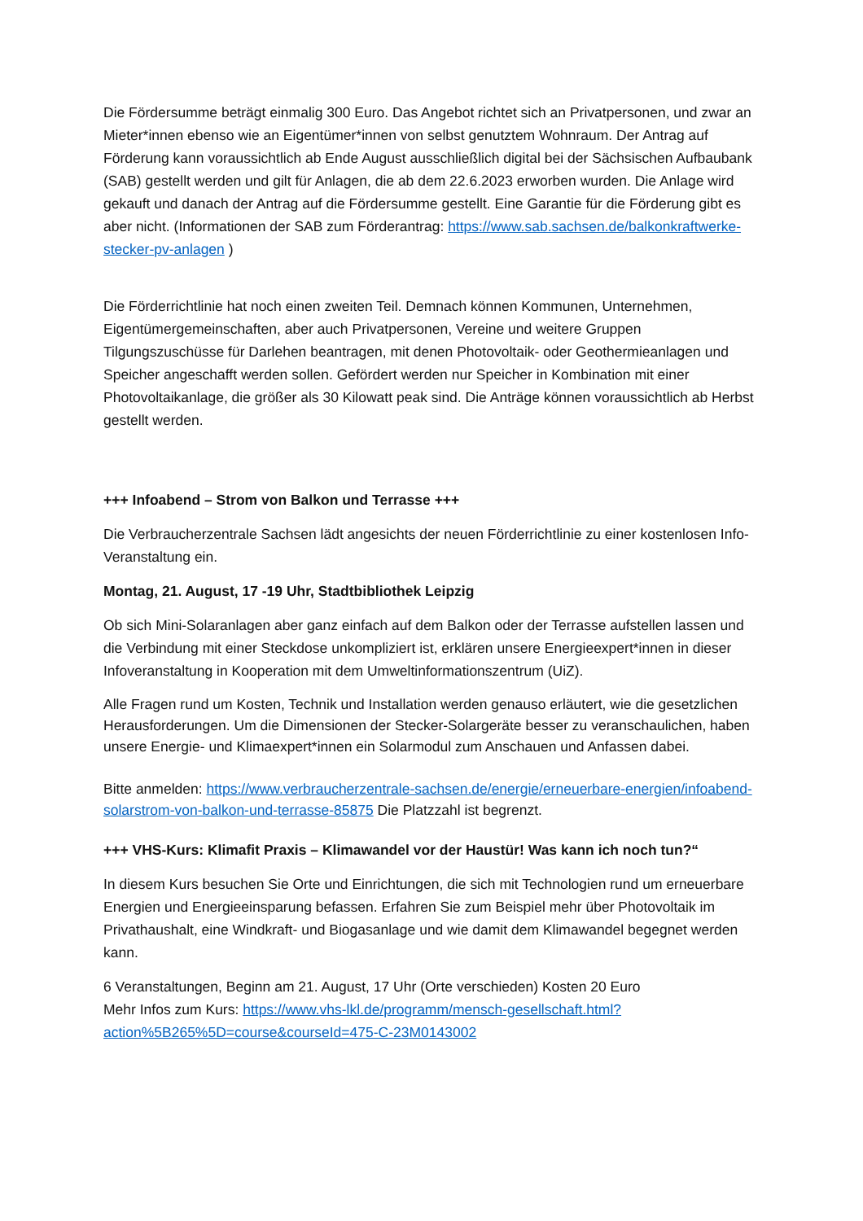Die Fördersumme beträgt einmalig 300 Euro. Das Angebot richtet sich an Privatpersonen, und zwar an Mieter*innen ebenso wie an Eigentümer*innen von selbst genutztem Wohnraum. Der Antrag auf Förderung kann voraussichtlich ab Ende August ausschließlich digital bei der Sächsischen Aufbaubank (SAB) gestellt werden und gilt für Anlagen, die ab dem 22.6.2023 erworben wurden. Die Anlage wird gekauft und danach der Antrag auf die Fördersumme gestellt. Eine Garantie für die Förderung gibt es aber nicht. (Informationen der SAB zum Förderantrag: https://www.sab.sachsen.de/balkonkraftwerke-stecker-pv-anlagen )
Die Förderrichtlinie hat noch einen zweiten Teil. Demnach können Kommunen, Unternehmen, Eigentümergemeinschaften, aber auch Privatpersonen, Vereine und weitere Gruppen Tilgungszuschüsse für Darlehen beantragen, mit denen Photovoltaik- oder Geothermieanlagen und Speicher angeschafft werden sollen. Gefördert werden nur Speicher in Kombination mit einer Photovoltaikanlage, die größer als 30 Kilowatt peak sind. Die Anträge können voraussichtlich ab Herbst gestellt werden.
+++ Infoabend – Strom von Balkon und Terrasse +++
Die Verbraucherzentrale Sachsen lädt angesichts der neuen Förderrichtlinie zu einer kostenlosen Info-Veranstaltung ein.
Montag, 21. August, 17 -19 Uhr, Stadtbibliothek Leipzig
Ob sich Mini-Solaranlagen aber ganz einfach auf dem Balkon oder der Terrasse aufstellen lassen und die Verbindung mit einer Steckdose unkompliziert ist, erklären unsere Energieexpert*innen in dieser Infoveranstaltung in Kooperation mit dem Umweltinformationszentrum (UiZ).
Alle Fragen rund um Kosten, Technik und Installation werden genauso erläutert, wie die gesetzlichen Herausforderungen. Um die Dimensionen der Stecker-Solargeräte besser zu veranschaulichen, haben unsere Energie- und Klimaexpert*innen ein Solarmodul zum Anschauen und Anfassen dabei.
Bitte anmelden: https://www.verbraucherzentrale-sachsen.de/energie/erneuerbare-energien/infoabend-solarstrom-von-balkon-und-terrasse-85875 Die Platzzahl ist begrenzt.
+++ VHS-Kurs: Klimafit Praxis – Klimawandel vor der Haustür! Was kann ich noch tun?“
In diesem Kurs besuchen Sie Orte und Einrichtungen, die sich mit Technologien rund um erneuerbare Energien und Energieeinsparung befassen. Erfahren Sie zum Beispiel mehr über Photovoltaik im Privathaushalt, eine Windkraft- und Biogasanlage und wie damit dem Klimawandel begegnet werden kann.
6 Veranstaltungen, Beginn am 21. August, 17 Uhr (Orte verschieden) Kosten 20 Euro
Mehr Infos zum Kurs: https://www.vhs-lkl.de/programm/mensch-gesellschaft.html?action%5B265%5D=course&courseId=475-C-23M0143002